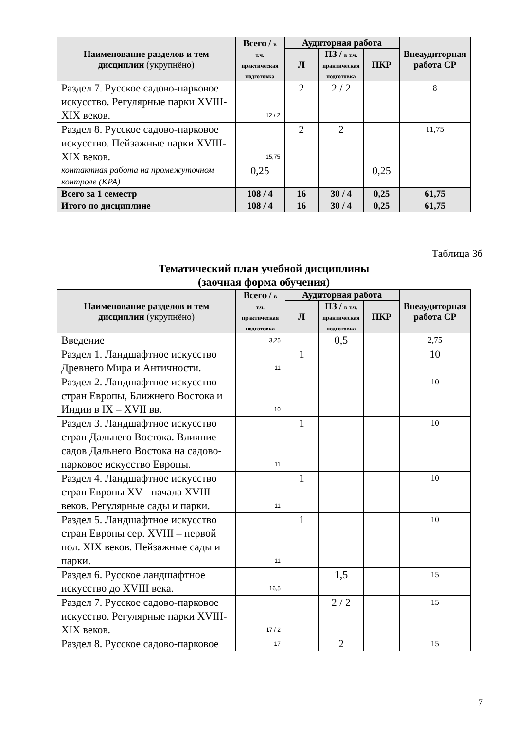| Наименование разделов и тем дисциплин (укрупнёно) | Всего / в т.ч. практическая подготовка | Аудиторная работа | | | Внеаудиторная работа СР |
| --- | --- | --- | --- | --- | --- |
| | | Л | ПЗ / в т.ч. практическая подготовка | ПКР | |
| Раздел 7. Русское садово-парковое искусство. Регулярные парки XVIII-XIX веков. | 12 / 2 | 2 | 2 / 2 | | 8 |
| Раздел 8. Русское садово-парковое искусство. Пейзажные парки XVIII-XIX веков. | 15,75 | 2 | 2 | | 11,75 |
| контактная работа на промежуточном контроле (КРА) | 0,25 | | | 0,25 | |
| Всего за 1 семестр | 108 / 4 | 16 | 30 / 4 | 0,25 | 61,75 |
| Итого по дисциплине | 108 / 4 | 16 | 30 / 4 | 0,25 | 61,75 |
Таблица 3б
Тематический план учебной дисциплины
(заочная форма обучения)
| Наименование разделов и тем дисциплин (укрупнёно) | Всего / в т.ч. практическая подготовка | Аудиторная работа | | | Внеаудиторная работа СР |
| --- | --- | --- | --- | --- | --- |
| | | Л | ПЗ / в т.ч. практическая подготовка | ПКР | |
| Введение | 3,25 | | 0,5 | | 2,75 |
| Раздел 1. Ландшафтное искусство Древнего Мира и Античности. | 11 | 1 | | | 10 |
| Раздел 2. Ландшафтное искусство стран Европы, Ближнего Востока и Индии в IX – XVII вв. | 10 | | | | 10 |
| Раздел 3. Ландшафтное искусство стран Дальнего Востока. Влияние садов Дальнего Востока на садово-парковое искусство Европы. | 11 | 1 | | | 10 |
| Раздел 4. Ландшафтное искусство стран Европы XV - начала XVIII веков. Регулярные сады и парки. | 11 | 1 | | | 10 |
| Раздел 5. Ландшафтное искусство стран Европы сер. XVIII – первой пол. XIX веков. Пейзажные сады и парки. | 11 | 1 | | | 10 |
| Раздел 6. Русское ландшафтное искусство до XVIII века. | 16,5 | | 1,5 | | 15 |
| Раздел 7. Русское садово-парковое искусство. Регулярные парки XVIII-XIX веков. | 17 / 2 | | 2 / 2 | | 15 |
| Раздел 8. Русское садово-парковое | 17 | | 2 | | 15 |
7